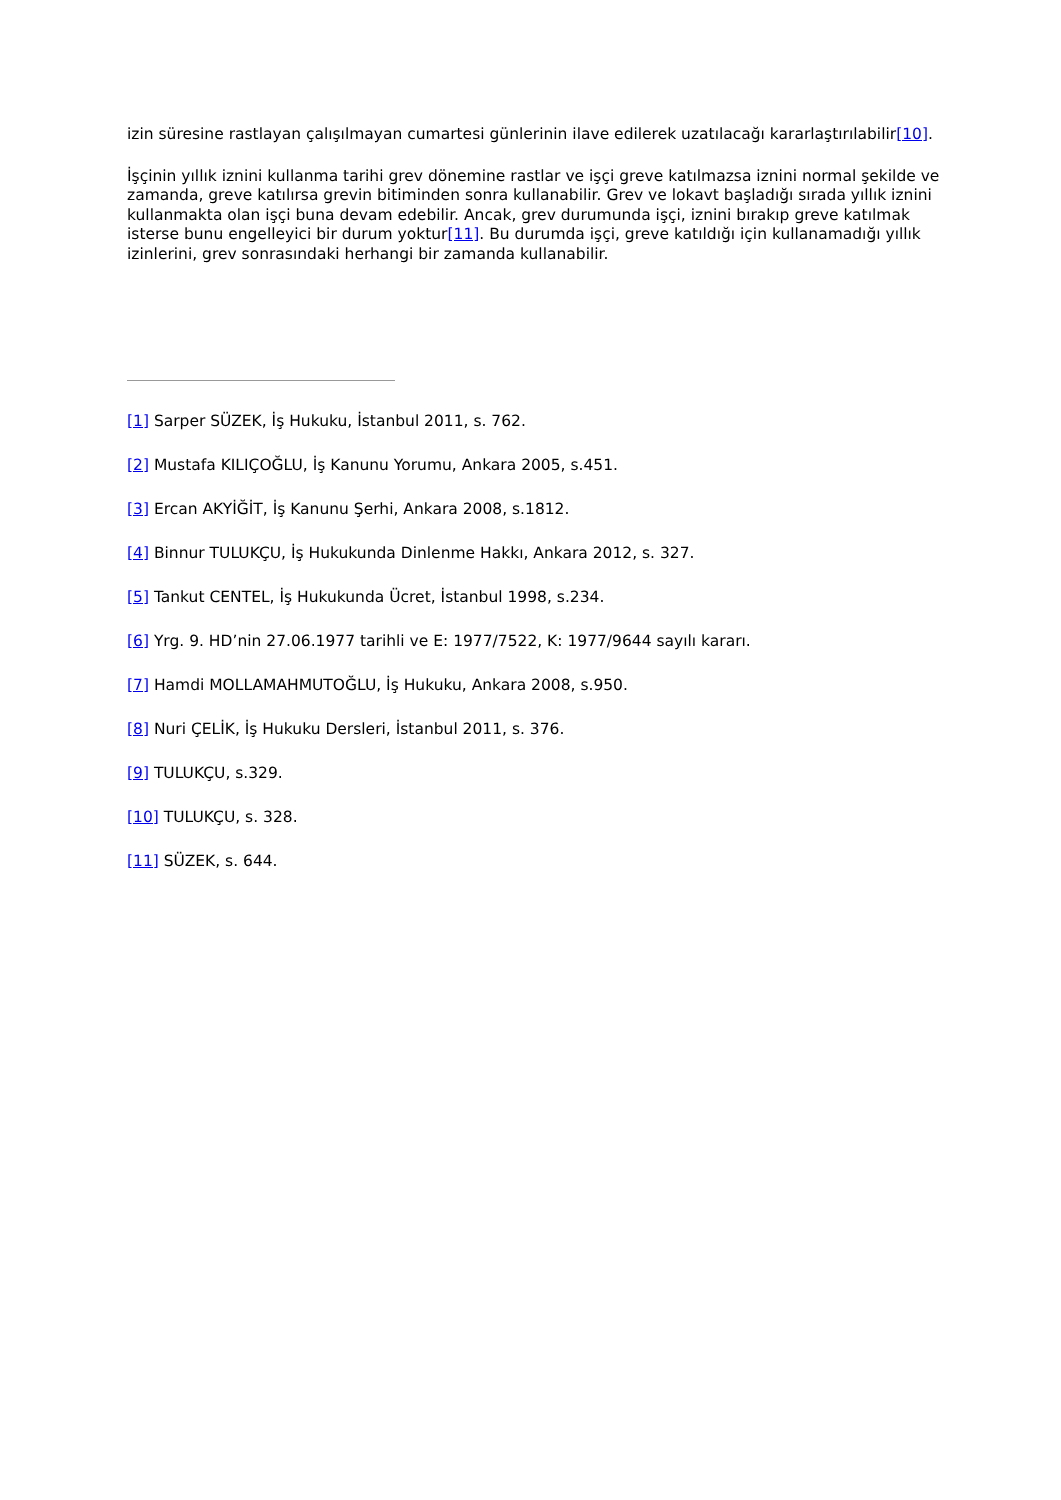izin süresine rastlayan çalışılmayan cumartesi günlerinin ilave edilerek uzatılacağı kararlaştırılabilir[10].
İşçinin yıllık iznini kullanma tarihi grev dönemine rastlar ve işçi greve katılmazsa iznini normal şekilde ve zamanda, greve katılırsa grevin bitiminden sonra kullanabilir. Grev ve lokavt başladığı sırada yıllık iznini kullanmakta olan işçi buna devam edebilir. Ancak, grev durumunda işçi, iznini bırakıp greve katılmak isterse bunu engelleyici bir durum yoktur[11]. Bu durumda işçi, greve katıldığı için kullanamadığı yıllık izinlerini, grev sonrasındaki herhangi bir zamanda kullanabilir.
[1] Sarper SÜZEK, İş Hukuku, İstanbul 2011, s. 762.
[2] Mustafa KILIÇOĞLU, İş Kanunu Yorumu, Ankara 2005, s.451.
[3] Ercan AKYİĞİT, İş Kanunu Şerhi, Ankara 2008, s.1812.
[4] Binnur TULUKÇU, İş Hukukunda Dinlenme Hakkı, Ankara 2012, s. 327.
[5] Tankut CENTEL, İş Hukukunda Ücret, İstanbul 1998, s.234.
[6] Yrg. 9. HD’nin 27.06.1977 tarihli ve E: 1977/7522, K: 1977/9644 sayılı kararı.
[7] Hamdi MOLLAMAHMUTOĞLU, İş Hukuku, Ankara 2008, s.950.
[8] Nuri ÇELİK, İş Hukuku Dersleri, İstanbul 2011, s. 376.
[9] TULUKÇU, s.329.
[10] TULUKÇU, s. 328.
[11] SÜZEK, s. 644.